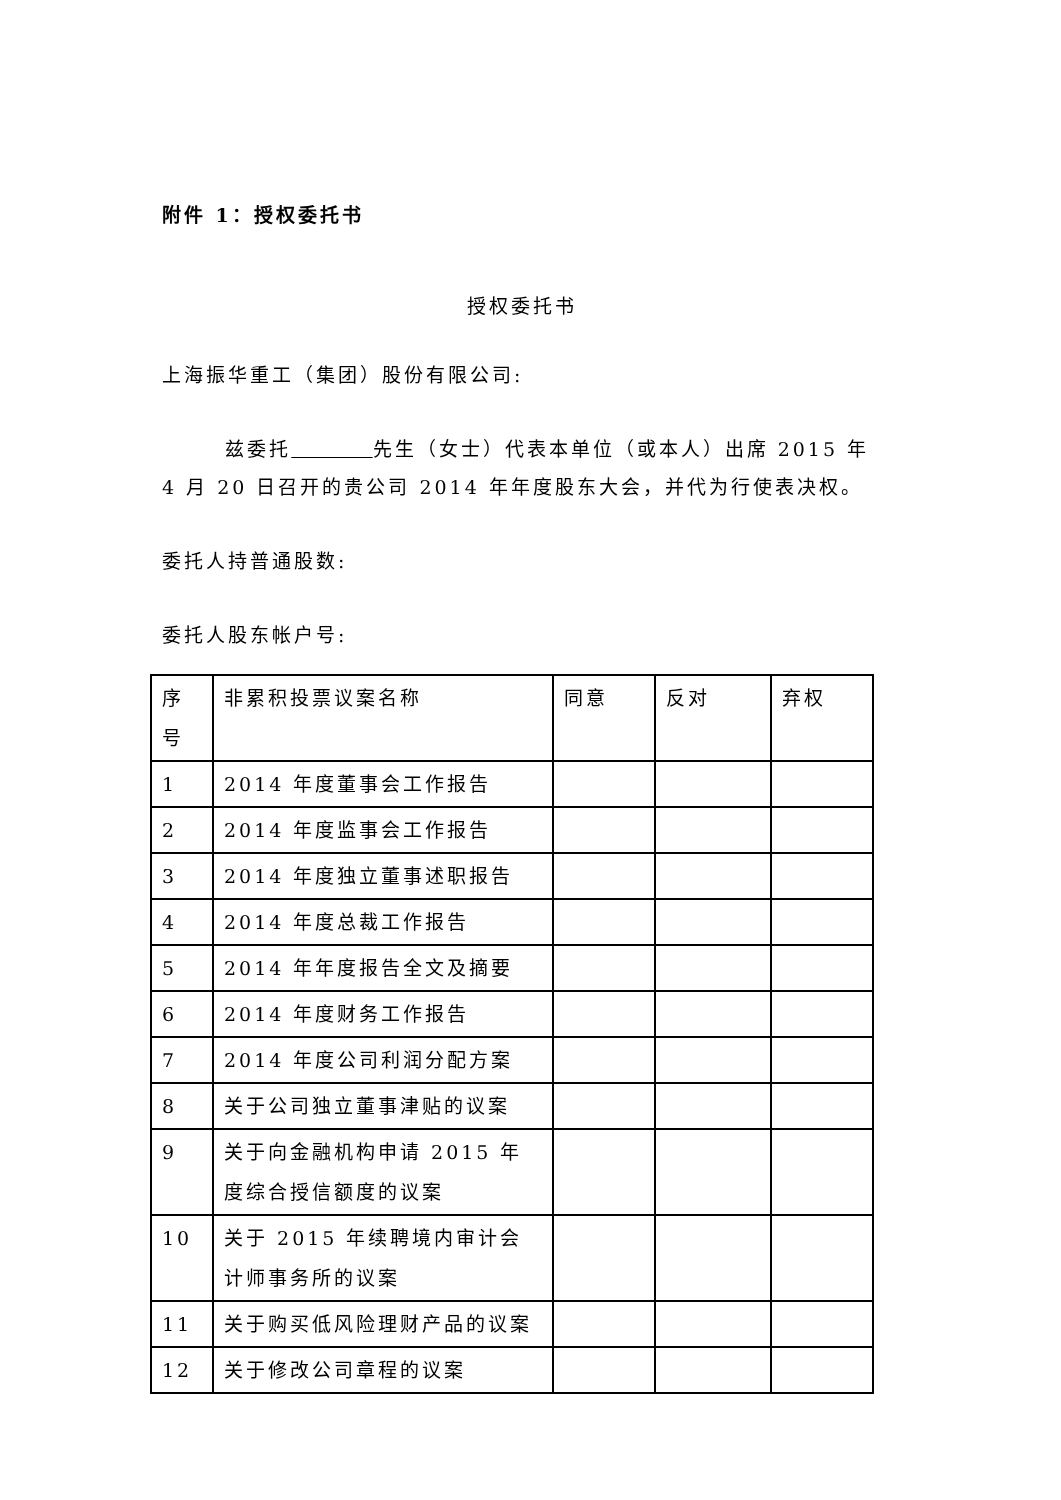附件 1：授权委托书
授权委托书
上海振华重工（集团）股份有限公司:
兹委托 先生（女士）代表本单位（或本人）出席 2015 年 4 月 20 日召开的贵公司 2014 年年度股东大会，并代为行使表决权。
委托人持普通股数:
委托人股东帐户号:
| 序号 | 非累积投票议案名称 | 同意 | 反对 | 弃权 |
| 1 | 2014 年度董事会工作报告 | | | |
| 2 | 2014 年度监事会工作报告 | | | |
| 3 | 2014 年度独立董事述职报告 | | | |
| 4 | 2014 年度总裁工作报告 | | | |
| 5 | 2014 年年度报告全文及摘要 | | | |
| 6 | 2014 年度财务工作报告 | | | |
| 7 | 2014 年度公司利润分配方案 | | | |
| 8 | 关于公司独立董事津贴的议案 | | | |
| 9 | 关于向金融机构申请 2015 年度综合授信额度的议案 | | | |
| 10 | 关于 2015 年续聘境内审计会计师事务所的议案 | | | |
| 11 | 关于购买低风险理财产品的议案 | | | |
| 12 | 关于修改公司章程的议案 | | | |